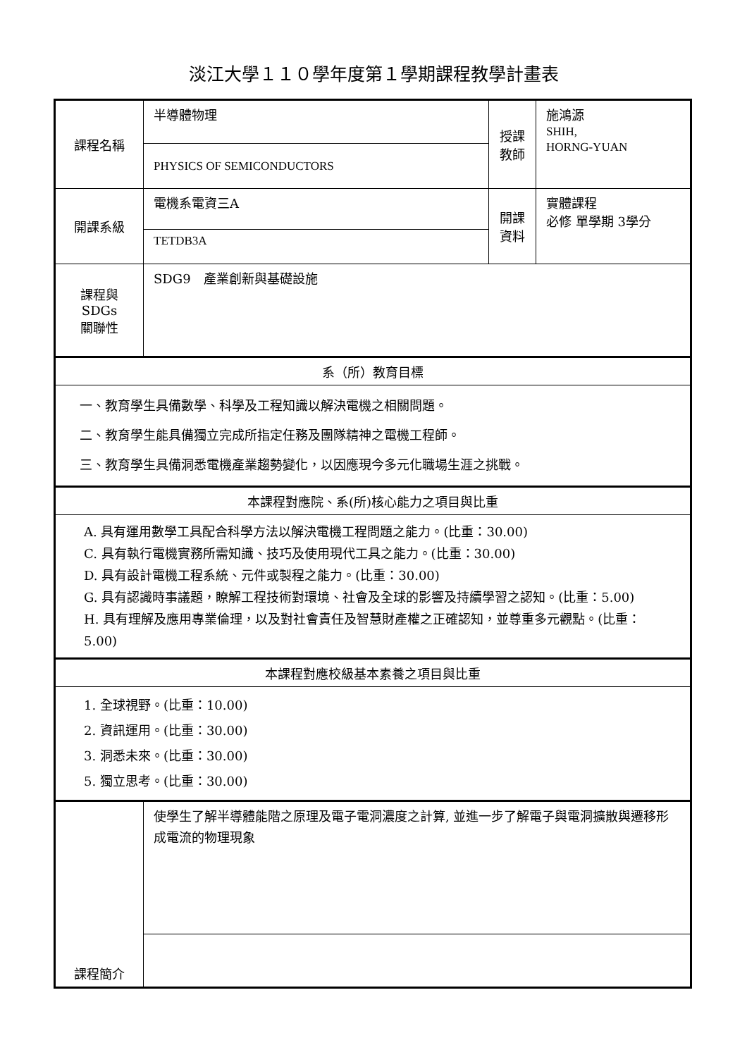淡江大學１１０學年度第１學期課程教學計畫表
| 課程名稱 | 半導體物理 | 授課 教師 | 施鴻源 SHIH, HORNG-YUAN |
| | PHYSICS OF SEMICONDUCTORS | | |
| 開課系級 | 電機系電資三A | 開課 資料 | 實體課程 必修 單學期 3學分 |
| | TETDB3A | | |
| 課程與SDGs 關聯性 | SDG9 產業創新與基礎設施 | | |
| 系（所）教育目標 | | | |
| 一、教育學生具備數學、科學及工程知識以解決電機之相關問題。 二、教育學生能具備獨立完成所指定任務及團隊精神之電機工程師。 三、教育學生具備洞悉電機產業趨勢變化，以因應現今多元化職場生涯之挑戰。 | | | |
| 本課程對應院、系(所)核心能力之項目與比重 | | | |
| A. 具有運用數學工具配合科學方法以解決電機工程問題之能力。(比重：30.00) C. 具有執行電機實務所需知識、技巧及使用現代工具之能力。(比重：30.00) D. 具有設計電機工程系統、元件或製程之能力。(比重：30.00) G. 具有認識時事議題，瞭解工程技術對環境、社會及全球的影響及持續學習之認知。(比重：5.00) H. 具有理解及應用專業倫理，以及對社會責任及智慧財產權之正確認知，並尊重多元觀點。(比重：5.00) | | | |
| 本課程對應校級基本素養之項目與比重 | | | |
| 1. 全球視野。(比重：10.00) 2. 資訊運用。(比重：30.00) 3. 洞悉未來。(比重：30.00) 5. 獨立思考。(比重：30.00) | | | |
| 課程簡介 | 使學生了解半導體能階之原理及電子電洞濃度之計算, 並進一步了解電子與電洞擴散與遷移形成電流的物理現象 | | |